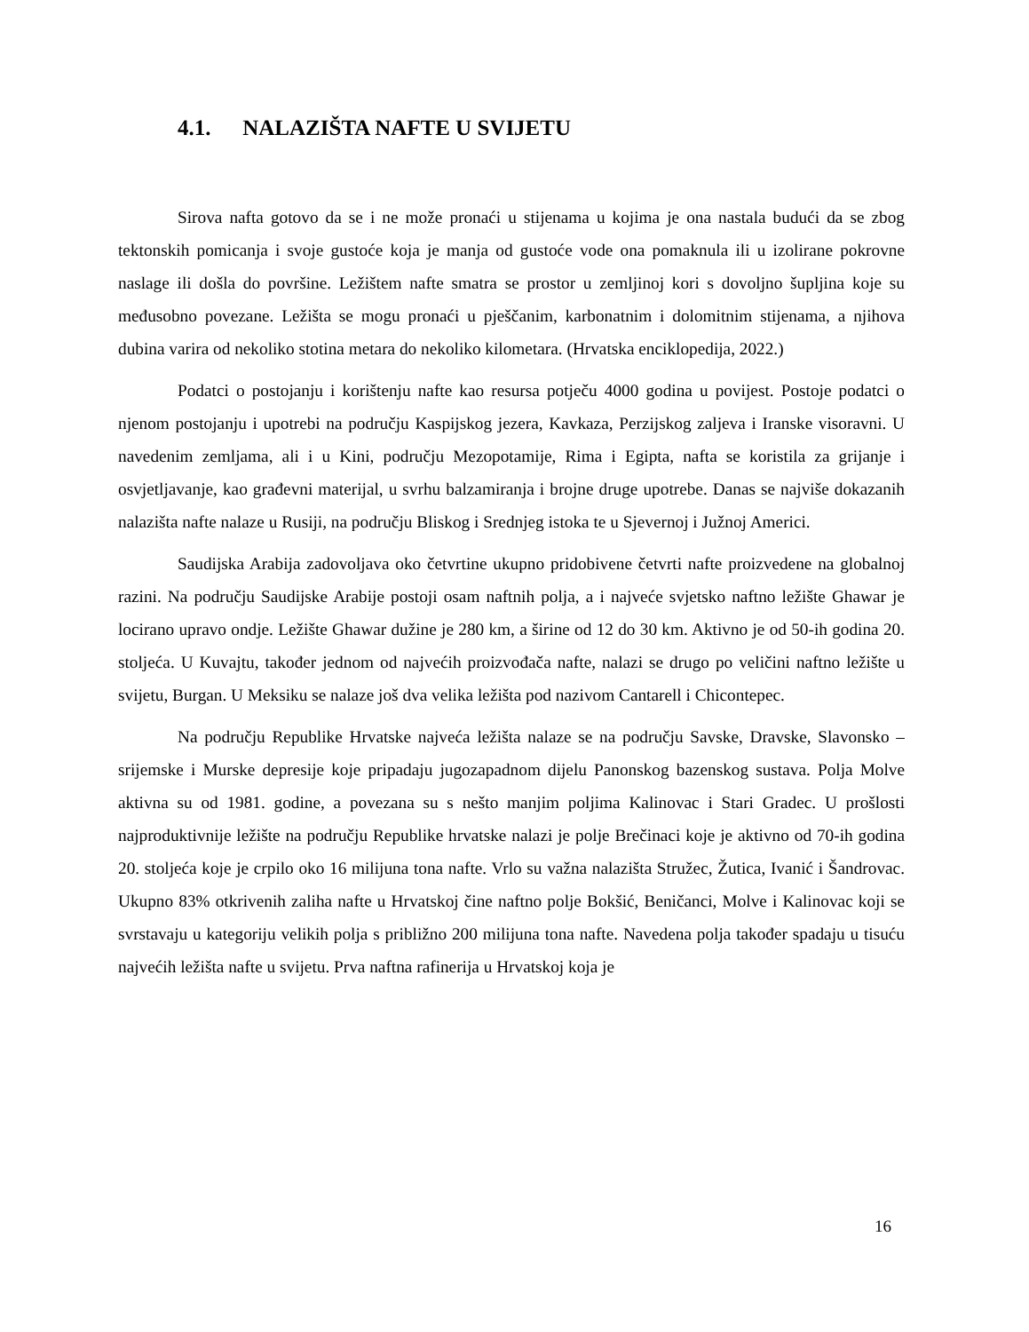4.1. NALAZIŠTA NAFTE U SVIJETU
Sirova nafta gotovo da se i ne može pronaći u stijenama u kojima je ona nastala budući da se zbog tektonskih pomicanja i svoje gustoće koja je manja od gustoće vode ona pomaknula ili u izolirane pokrovne naslage ili došla do površine. Ležištem nafte smatra se prostor u zemljinoj kori s dovoljno šupljina koje su međusobno povezane. Ležišta se mogu pronaći u pješčanim, karbonatnim i dolomitnim stijenama, a njihova dubina varira od nekoliko stotina metara do nekoliko kilometara. (Hrvatska enciklopedija, 2022.)
Podatci o postojanju i korištenju nafte kao resursa potječu 4000 godina u povijest. Postoje podatci o njenom postojanju i upotrebi na području Kaspijskog jezera, Kavkaza, Perzijskog zaljeva i Iranske visoravni. U navedenim zemljama, ali i u Kini, području Mezopotamije, Rima i Egipta, nafta se koristila za grijanje i osvjetljavanje, kao građevni materijal, u svrhu balzamiranja i brojne druge upotrebe. Danas se najviše dokazanih nalazišta nafte nalaze u Rusiji, na području Bliskog i Srednjeg istoka te u Sjevernoj i Južnoj Americi.
Saudijska Arabija zadovoljava oko četvrtine ukupno pridobivene četvrti nafte proizvedene na globalnoj razini. Na području Saudijske Arabije postoji osam naftnih polja, a i najveće svjetsko naftno ležište Ghawar je locirano upravo ondje. Ležište Ghawar dužine je 280 km, a širine od 12 do 30 km. Aktivno je od 50-ih godina 20. stoljeća. U Kuvajtu, također jednom od najvećih proizvođača nafte, nalazi se drugo po veličini naftno ležište u svijetu, Burgan. U Meksiku se nalaze još dva velika ležišta pod nazivom Cantarell i Chicontepec.
Na području Republike Hrvatske najveća ležišta nalaze se na području Savske, Dravske, Slavonsko – srijemske i Murske depresije koje pripadaju jugozapadnom dijelu Panonskog bazenskog sustava. Polja Molve aktivna su od 1981. godine, a povezana su s nešto manjim poljima Kalinovac i Stari Gradec. U prošlosti najproduktivnije ležište na području Republike hrvatske nalazi je polje Brečinaci koje je aktivno od 70-ih godina 20. stoljeća koje je crpilo oko 16 milijuna tona nafte. Vrlo su važna nalazišta Stružec, Žutica, Ivanić i Šandrovac. Ukupno 83% otkrivenih zaliha nafte u Hrvatskoj čine naftno polje Bokšić, Beničanci, Molve i Kalinovac koji se svrstavaju u kategoriju velikih polja s približno 200 milijuna tona nafte. Navedena polja također spadaju u tisuću najvećih ležišta nafte u svijetu. Prva naftna rafinerija u Hrvatskoj koja je
16